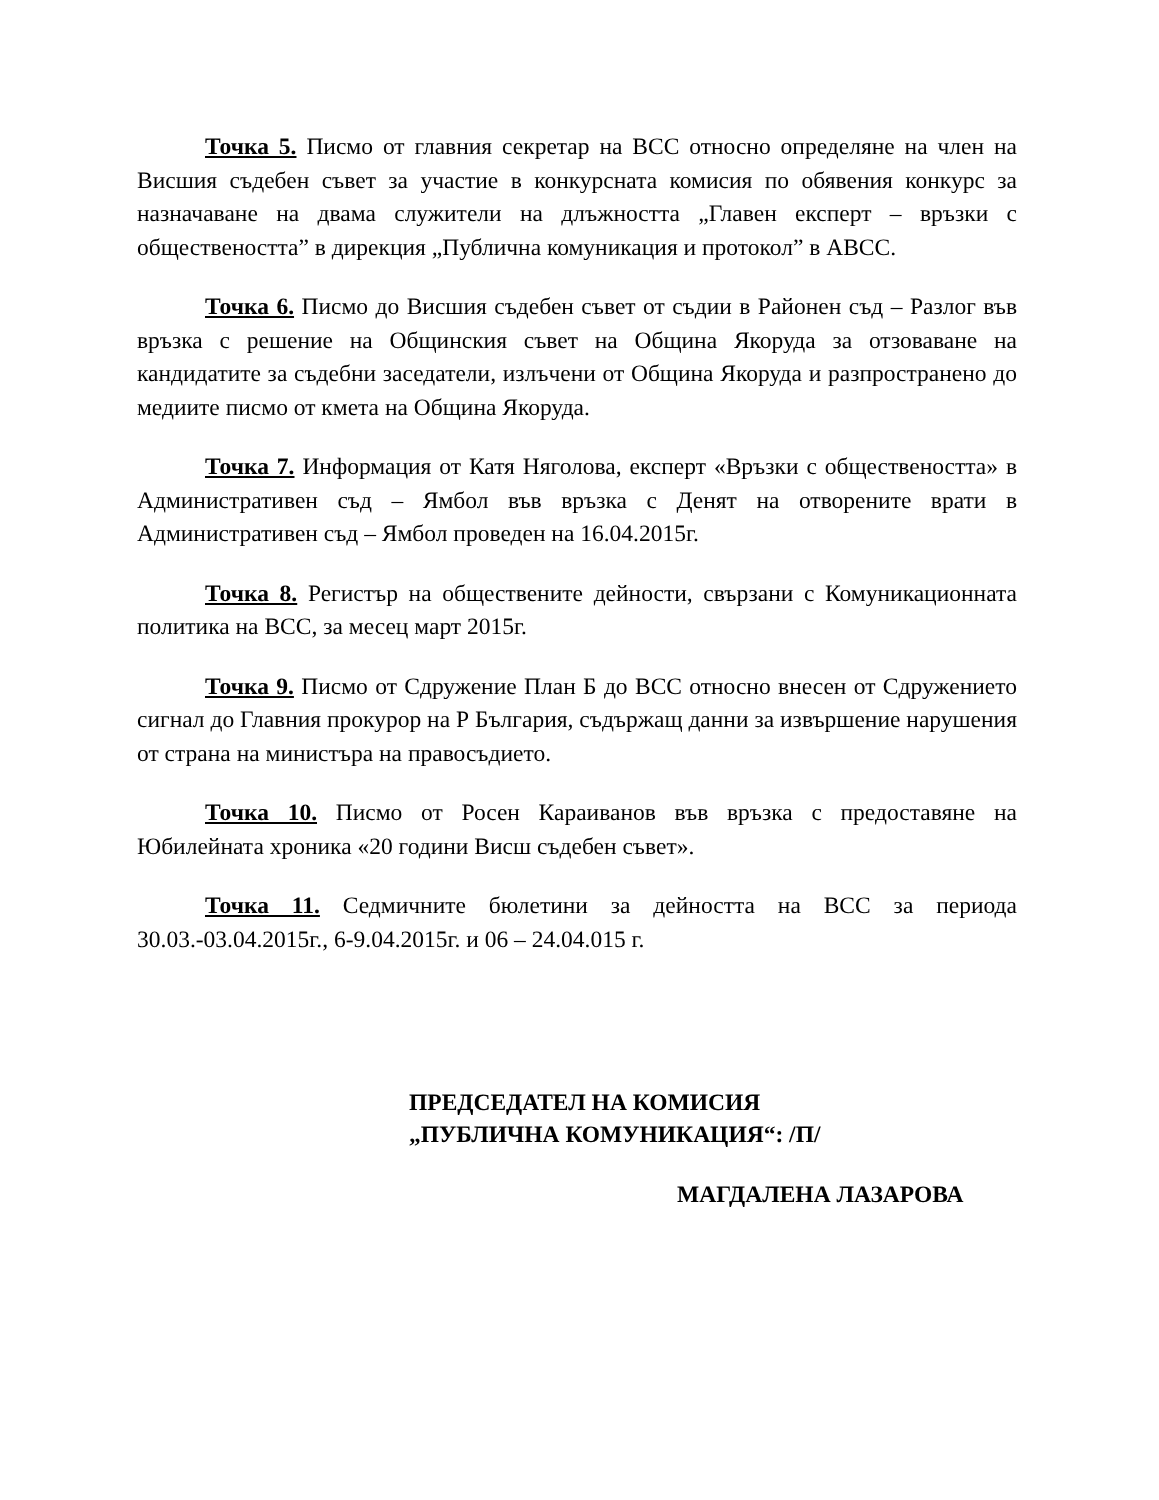Точка 5. Писмо от главния секретар на ВСС относно определяне на член на Висшия съдебен съвет за участие в конкурсната комисия по обявения конкурс за назначаване на двама служители на длъжността „Главен експерт – връзки с обществеността” в дирекция „Публична комуникация и протокол” в АВСС.
Точка 6. Писмо до Висшия съдебен съвет от съдии в Районен съд – Разлог във връзка с решение на Общинския съвет на Община Якоруда за отзоваване на кандидатите за съдебни заседатели, излъчени от Община Якоруда и разпространено до медиите писмо от кмета на Община Якоруда.
Точка 7. Информация от Катя Няголова, експерт «Връзки с обществеността» в Административен съд – Ямбол във връзка с Денят на отворените врати в Административен съд – Ямбол проведен на 16.04.2015г.
Точка 8. Регистър на обществените дейности, свързани с Комуникационната политика на ВСС, за месец март 2015г.
Точка 9. Писмо от Сдружение План Б до ВСС относно внесен от Сдружението сигнал до Главния прокурор на Р България, съдържащ данни за извършение нарушения от страна на министъра на правосъдието.
Точка 10. Писмо от Росен Караиванов във връзка с предоставяне на Юбилейната хроника «20 години Висш съдебен съвет».
Точка 11. Седмичните бюлетини за дейността на ВСС за периода 30.03.-03.04.2015г., 6-9.04.2015г. и 06 – 24.04.015 г.
ПРЕДСЕДАТЕЛ НА КОМИСИЯ
„ПУБЛИЧНА КОМУНИКАЦИЯ“: /П/
МАГДАЛЕНА ЛАЗАРОВА